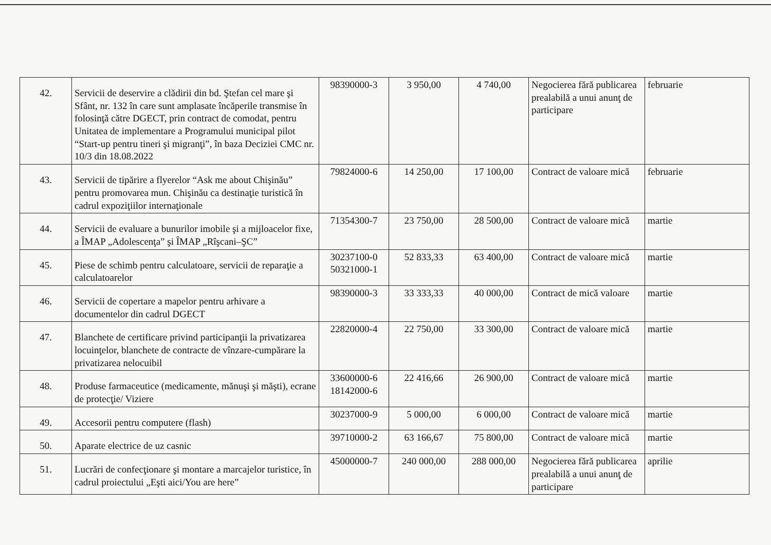| 42. | Servicii de deservire a clădirii din bd. Ştefan cel mare şi Sfânt, nr. 132 în care sunt amplasate încăperile transmise în folosinţă către DGECT, prin contract de comodat, pentru Unitatea de implementare a Programului municipal pilot “Start-up pentru tineri şi migranţi”, în baza Deciziei CMC nr. 10/3 din 18.08.2022 | 98390000-3 | 3 950,00 | 4 740,00 | Negocierea fără publicarea prealabilă a unui anunţ de participare | februarie |
| 43. | Servicii de tipărire a flyerelor “Ask me about Chişinău” pentru promovarea mun. Chişinău ca destinaţie turistică în cadrul expoziţiilor internaţionale | 79824000-6 | 14 250,00 | 17 100,00 | Contract de valoare mică | februarie |
| 44. | Servicii de evaluare a bunurilor imobile şi a mijloacelor fixe, a ÎMAP „Adolescenţa” şi ÎMAP „Rîşcani–ŞC” | 71354300-7 | 23 750,00 | 28 500,00 | Contract de valoare mică | martie |
| 45. | Piese de schimb pentru calculatoare, servicii de reparaţie a calculatoarelor | 30237100-0 50321000-1 | 52 833,33 | 63 400,00 | Contract de valoare mică | martie |
| 46. | Servicii de copertare a mapelor pentru arhivare a documentelor din cadrul DGECT | 98390000-3 | 33 333,33 | 40 000,00 | Contract de mică valoare | martie |
| 47. | Blanchete de certificare privind participanţii la privatizarea locuinţelor, blanchete de contracte de vînzare-cumpărare la privatizarea nelocuibil | 22820000-4 | 22 750,00 | 33 300,00 | Contract de valoare mică | martie |
| 48. | Produse farmaceutice (medicamente, mănuşi şi măşti), ecrane de protecţie/ Viziere | 33600000-6 18142000-6 | 22 416,66 | 26 900,00 | Contract de valoare mică | martie |
| 49. | Accesorii pentru computere (flash) | 30237000-9 | 5 000,00 | 6 000,00 | Contract de valoare mică | martie |
| 50. | Aparate electrice de uz casnic | 39710000-2 | 63 166,67 | 75 800,00 | Contract de valoare mică | martie |
| 51. | Lucrări de confecţionare şi montare a marcajelor turistice, în cadrul proiectului „Eşti aici/You are here” | 45000000-7 | 240 000,00 | 288 000,00 | Negocierea fără publicarea prealabilă a unui anunţ de participare | aprilie |